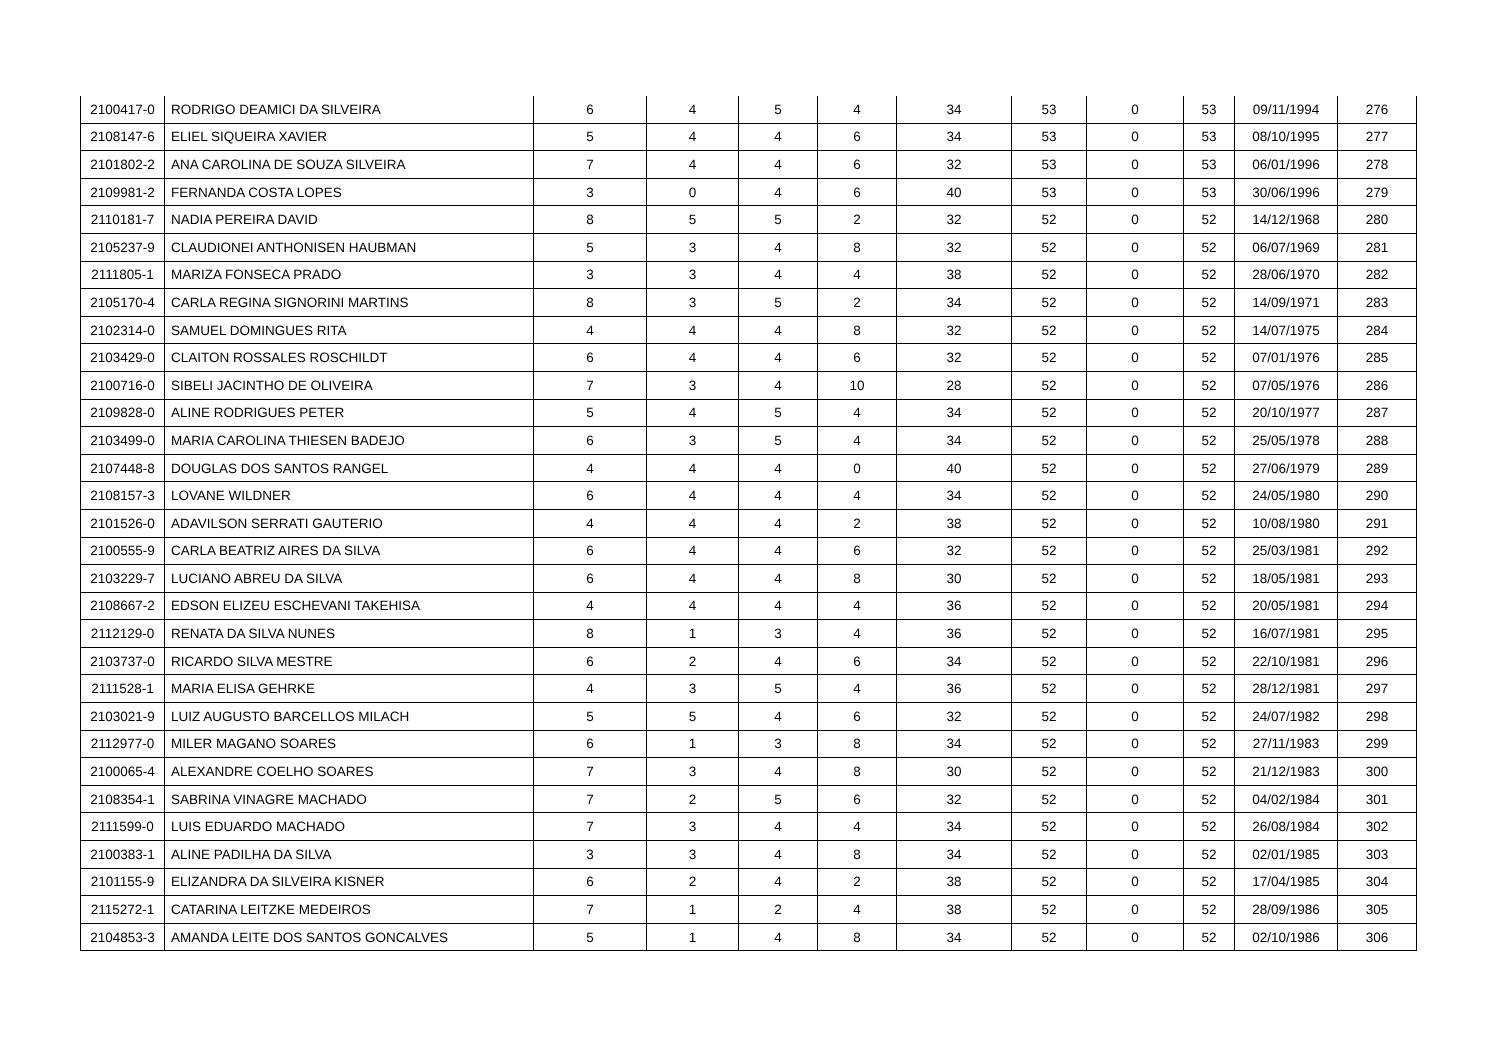| 2100417-0 | RODRIGO DEAMICI DA SILVEIRA | 6 | 4 | 5 | 4 | 34 | 53 | 0 | 53 | 09/11/1994 | 276 |
| 2108147-6 | ELIEL SIQUEIRA XAVIER | 5 | 4 | 4 | 6 | 34 | 53 | 0 | 53 | 08/10/1995 | 277 |
| 2101802-2 | ANA CAROLINA DE SOUZA SILVEIRA | 7 | 4 | 4 | 6 | 32 | 53 | 0 | 53 | 06/01/1996 | 278 |
| 2109981-2 | FERNANDA COSTA LOPES | 3 | 0 | 4 | 6 | 40 | 53 | 0 | 53 | 30/06/1996 | 279 |
| 2110181-7 | NADIA PEREIRA DAVID | 8 | 5 | 5 | 2 | 32 | 52 | 0 | 52 | 14/12/1968 | 280 |
| 2105237-9 | CLAUDIONEI ANTHONISEN HAUBMAN | 5 | 3 | 4 | 8 | 32 | 52 | 0 | 52 | 06/07/1969 | 281 |
| 2111805-1 | MARIZA FONSECA PRADO | 3 | 3 | 4 | 4 | 38 | 52 | 0 | 52 | 28/06/1970 | 282 |
| 2105170-4 | CARLA REGINA SIGNORINI MARTINS | 8 | 3 | 5 | 2 | 34 | 52 | 0 | 52 | 14/09/1971 | 283 |
| 2102314-0 | SAMUEL DOMINGUES RITA | 4 | 4 | 4 | 8 | 32 | 52 | 0 | 52 | 14/07/1975 | 284 |
| 2103429-0 | CLAITON ROSSALES ROSCHILDT | 6 | 4 | 4 | 6 | 32 | 52 | 0 | 52 | 07/01/1976 | 285 |
| 2100716-0 | SIBELI JACINTHO DE OLIVEIRA | 7 | 3 | 4 | 10 | 28 | 52 | 0 | 52 | 07/05/1976 | 286 |
| 2109828-0 | ALINE RODRIGUES PETER | 5 | 4 | 5 | 4 | 34 | 52 | 0 | 52 | 20/10/1977 | 287 |
| 2103499-0 | MARIA CAROLINA THIESEN BADEJO | 6 | 3 | 5 | 4 | 34 | 52 | 0 | 52 | 25/05/1978 | 288 |
| 2107448-8 | DOUGLAS DOS SANTOS RANGEL | 4 | 4 | 4 | 0 | 40 | 52 | 0 | 52 | 27/06/1979 | 289 |
| 2108157-3 | LOVANE WILDNER | 6 | 4 | 4 | 4 | 34 | 52 | 0 | 52 | 24/05/1980 | 290 |
| 2101526-0 | ADAVILSON SERRATI GAUTERIO | 4 | 4 | 4 | 2 | 38 | 52 | 0 | 52 | 10/08/1980 | 291 |
| 2100555-9 | CARLA BEATRIZ AIRES DA SILVA | 6 | 4 | 4 | 6 | 32 | 52 | 0 | 52 | 25/03/1981 | 292 |
| 2103229-7 | LUCIANO ABREU DA SILVA | 6 | 4 | 4 | 8 | 30 | 52 | 0 | 52 | 18/05/1981 | 293 |
| 2108667-2 | EDSON ELIZEU ESCHEVANI TAKEHISA | 4 | 4 | 4 | 4 | 36 | 52 | 0 | 52 | 20/05/1981 | 294 |
| 2112129-0 | RENATA DA SILVA NUNES | 8 | 1 | 3 | 4 | 36 | 52 | 0 | 52 | 16/07/1981 | 295 |
| 2103737-0 | RICARDO SILVA MESTRE | 6 | 2 | 4 | 6 | 34 | 52 | 0 | 52 | 22/10/1981 | 296 |
| 2111528-1 | MARIA ELISA GEHRKE | 4 | 3 | 5 | 4 | 36 | 52 | 0 | 52 | 28/12/1981 | 297 |
| 2103021-9 | LUIZ AUGUSTO BARCELLOS MILACH | 5 | 5 | 4 | 6 | 32 | 52 | 0 | 52 | 24/07/1982 | 298 |
| 2112977-0 | MILER MAGANO SOARES | 6 | 1 | 3 | 8 | 34 | 52 | 0 | 52 | 27/11/1983 | 299 |
| 2100065-4 | ALEXANDRE COELHO SOARES | 7 | 3 | 4 | 8 | 30 | 52 | 0 | 52 | 21/12/1983 | 300 |
| 2108354-1 | SABRINA VINAGRE MACHADO | 7 | 2 | 5 | 6 | 32 | 52 | 0 | 52 | 04/02/1984 | 301 |
| 2111599-0 | LUIS EDUARDO MACHADO | 7 | 3 | 4 | 4 | 34 | 52 | 0 | 52 | 26/08/1984 | 302 |
| 2100383-1 | ALINE PADILHA DA SILVA | 3 | 3 | 4 | 8 | 34 | 52 | 0 | 52 | 02/01/1985 | 303 |
| 2101155-9 | ELIZANDRA DA SILVEIRA KISNER | 6 | 2 | 4 | 2 | 38 | 52 | 0 | 52 | 17/04/1985 | 304 |
| 2115272-1 | CATARINA LEITZKE MEDEIROS | 7 | 1 | 2 | 4 | 38 | 52 | 0 | 52 | 28/09/1986 | 305 |
| 2104853-3 | AMANDA LEITE DOS SANTOS GONCALVES | 5 | 1 | 4 | 8 | 34 | 52 | 0 | 52 | 02/10/1986 | 306 |